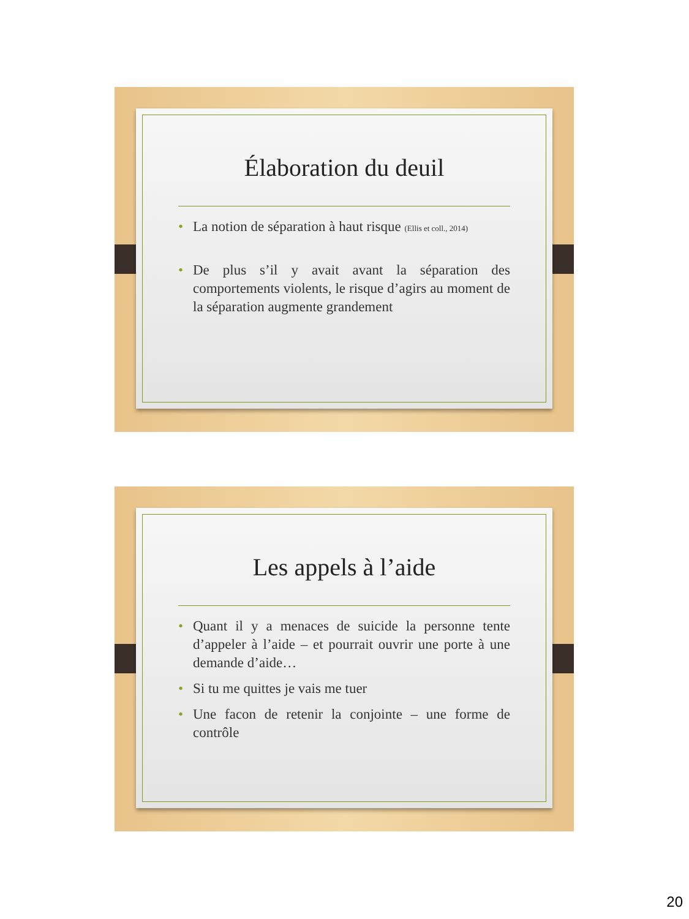Élaboration du deuil
• La notion de séparation à haut risque (Ellis et coll., 2014)
• De plus s’il y avait avant la séparation des comportements violents, le risque d’agirs au moment de la séparation augmente grandement
Les appels à l’aide
• Quant il y a menaces de suicide la personne tente d’appeler à l’aide – et pourrait ouvrir une porte à une demande d’aide…
• Si tu me quittes je vais me tuer
• Une facon de retenir la conjointe – une forme de contrôle
20